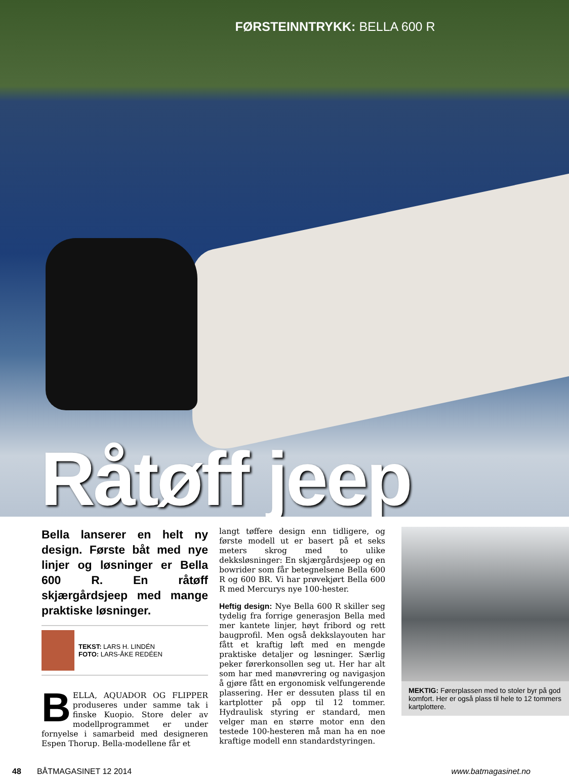FØRSTEINNTRYKK: BELLA 600 R
Råtøff jeep
Bella lanserer en helt ny design. Første båt med nye linjer og løsninger er Bella 600 R. En råtøff skjærgårdsjeep med mange praktiske løsninger.
TEKST: LARS H. LINDÉN
FOTO: LARS-ÅKE REDÉEN
BELLA, AQUADOR OG FLIPPER produseres under samme tak i finske Kuopio. Store deler av modellprogrammet er under fornyelse i samarbeid med designeren Espen Thorup. Bella-modellene får et
langt tøffere design enn tidligere, og første modell ut er basert på et seks meters skrog med to ulike dekksløsninger: En skjærgårdsjeep og en bowrider som får betegnelsene Bella 600 R og 600 BR. Vi har prøvekjørt Bella 600 R med Mercurys nye 100-hester.
Heftig design: Nye Bella 600 R skiller seg tydelig fra forrige generasjon Bella med mer kantete linjer, høyt fribord og rett baugprofil. Men også dekkslayouten har fått et kraftig løft med en mengde praktiske detaljer og løsninger. Særlig peker førerkonsollen seg ut. Her har alt som har med manøvrering og navigasjon å gjøre fått en ergonomisk velfungerende plassering. Her er dessuten plass til en kartplotter på opp til 12 tommer. Hydraulisk styring er standard, men velger man en større motor enn den testede 100-hesteren må man ha en noe kraftige modell enn standardstyringen.
MEKTIG: Førerplassen med to stoler byr på god komfort. Her er også plass til hele to 12 tommers kartplottere.
48 BÅTMAGASINET 12 2014 www.batmagasinet.no